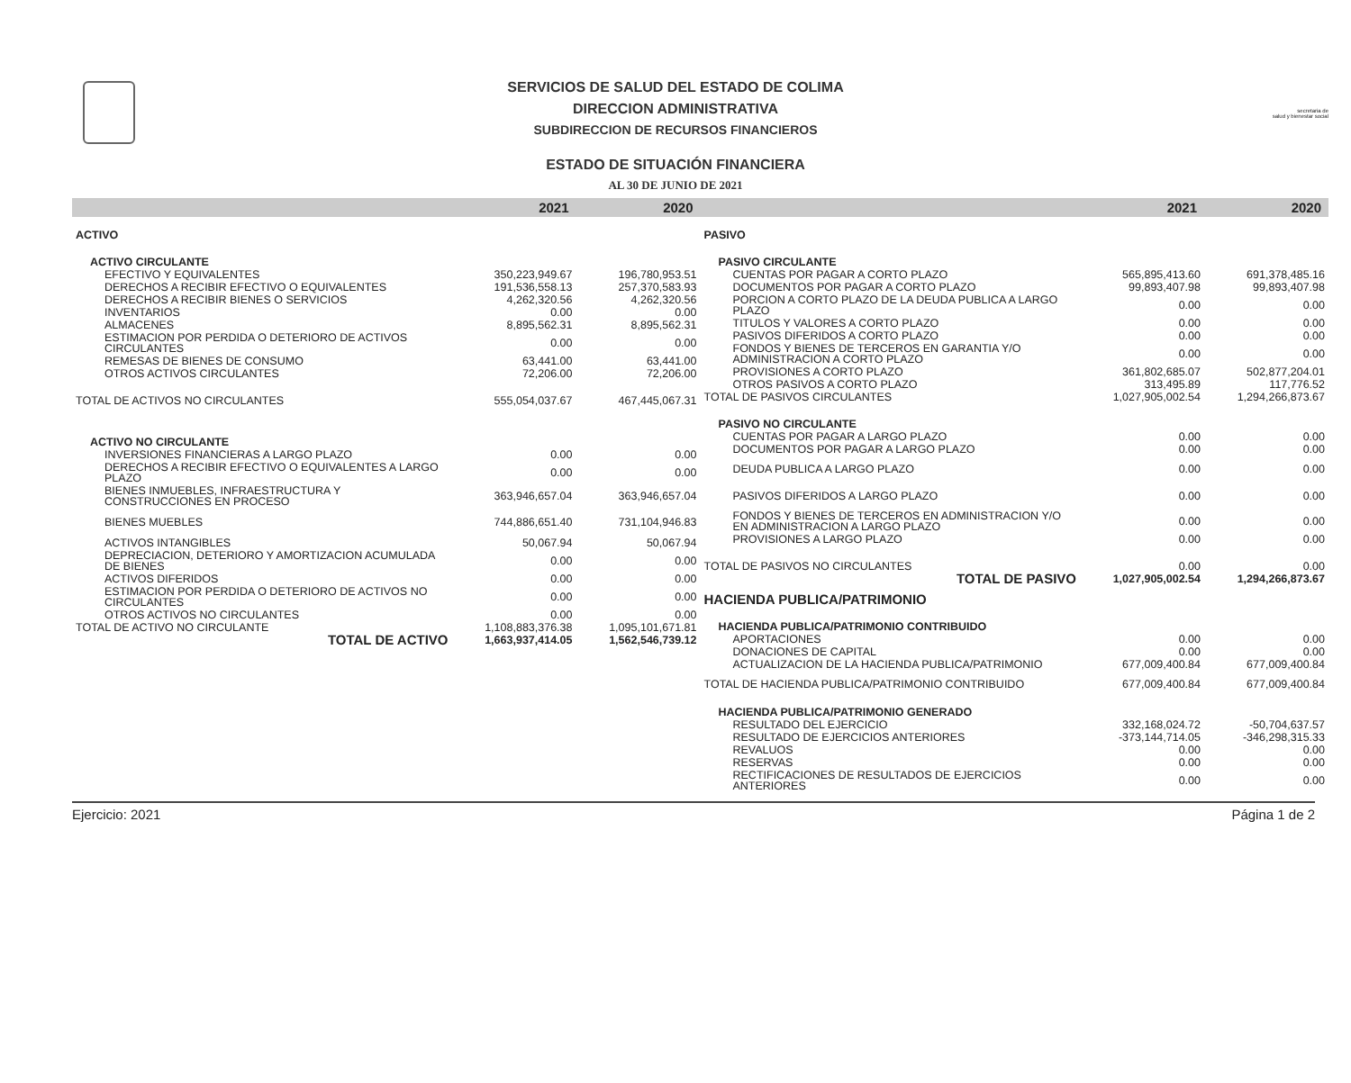SERVICIOS DE SALUD DEL ESTADO DE COLIMA
DIRECCION ADMINISTRATIVA
SUBDIRECCION DE RECURSOS FINANCIEROS
ESTADO DE SITUACIÓN FINANCIERA
AL 30 DE JUNIO DE 2021
secretaria de
salud y bienestar social
| | 2021 | 2020 |
| --- | --- | --- |
| ACTIVO | | |
| ACTIVO CIRCULANTE | | |
| EFECTIVO Y EQUIVALENTES | 350,223,949.67 | 196,780,953.51 |
| DERECHOS A RECIBIR EFECTIVO O EQUIVALENTES | 191,536,558.13 | 257,370,583.93 |
| DERECHOS A RECIBIR BIENES O SERVICIOS | 4,262,320.56 | 4,262,320.56 |
| INVENTARIOS | 0.00 | 0.00 |
| ALMACENES | 8,895,562.31 | 8,895,562.31 |
| ESTIMACION POR PERDIDA O DETERIORO DE ACTIVOS CIRCULANTES | 0.00 | 0.00 |
| REMESAS DE BIENES DE CONSUMO | 63,441.00 | 63,441.00 |
| OTROS ACTIVOS CIRCULANTES | 72,206.00 | 72,206.00 |
| TOTAL DE ACTIVOS NO CIRCULANTES | 555,054,037.67 | 467,445,067.31 |
| ACTIVO NO CIRCULANTE | | |
| INVERSIONES FINANCIERAS A LARGO PLAZO | 0.00 | 0.00 |
| DERECHOS A RECIBIR EFECTIVO O EQUIVALENTES A LARGO PLAZO | 0.00 | 0.00 |
| BIENES INMUEBLES, INFRAESTRUCTURA Y CONSTRUCCIONES EN PROCESO | 363,946,657.04 | 363,946,657.04 |
| BIENES MUEBLES | 744,886,651.40 | 731,104,946.83 |
| ACTIVOS INTANGIBLES | 50,067.94 | 50,067.94 |
| DEPRECIACION, DETERIORO Y AMORTIZACION ACUMULADA DE BIENES | 0.00 | 0.00 |
| ACTIVOS DIFERIDOS | 0.00 | 0.00 |
| ESTIMACION POR PERDIDA O DETERIORO DE ACTIVOS NO CIRCULANTES | 0.00 | 0.00 |
| OTROS ACTIVOS NO CIRCULANTES | 0.00 | 0.00 |
| TOTAL DE ACTIVO NO CIRCULANTE | 1,108,883,376.38 | 1,095,101,671.81 |
| TOTAL DE ACTIVO | 1,663,937,414.05 | 1,562,546,739.12 |
| | 2021 | 2020 |
| --- | --- | --- |
| PASIVO | | |
| PASIVO CIRCULANTE | | |
| CUENTAS POR PAGAR A CORTO PLAZO | 565,895,413.60 | 691,378,485.16 |
| DOCUMENTOS POR PAGAR A CORTO PLAZO | 99,893,407.98 | 99,893,407.98 |
| PORCION A CORTO PLAZO DE LA DEUDA PUBLICA A LARGO PLAZO | 0.00 | 0.00 |
| TITULOS Y VALORES A CORTO PLAZO | 0.00 | 0.00 |
| PASIVOS DIFERIDOS A CORTO PLAZO | 0.00 | 0.00 |
| FONDOS Y BIENES DE TERCEROS EN GARANTIA Y/O ADMINISTRACION A CORTO PLAZO | 0.00 | 0.00 |
| PROVISIONES A CORTO PLAZO | 361,802,685.07 | 502,877,204.01 |
| OTROS PASIVOS A CORTO PLAZO | 313,495.89 | 117,776.52 |
| TOTAL DE PASIVOS CIRCULANTES | 1,027,905,002.54 | 1,294,266,873.67 |
| PASIVO NO CIRCULANTE | | |
| CUENTAS POR PAGAR A LARGO PLAZO | 0.00 | 0.00 |
| DOCUMENTOS POR PAGAR A LARGO PLAZO | 0.00 | 0.00 |
| DEUDA PUBLICA A LARGO PLAZO | 0.00 | 0.00 |
| PASIVOS DIFERIDOS A LARGO PLAZO | 0.00 | 0.00 |
| FONDOS Y BIENES DE TERCEROS EN ADMINISTRACION Y/O EN ADMINISTRACION A LARGO PLAZO | 0.00 | 0.00 |
| PROVISIONES A LARGO PLAZO | 0.00 | 0.00 |
| TOTAL DE PASIVOS NO CIRCULANTES | 0.00 | 0.00 |
| TOTAL DE PASIVO | 1,027,905,002.54 | 1,294,266,873.67 |
| HACIENDA PUBLICA/PATRIMONIO | | |
| HACIENDA PUBLICA/PATRIMONIO CONTRIBUIDO | | |
| APORTACIONES | 0.00 | 0.00 |
| DONACIONES DE CAPITAL | 0.00 | 0.00 |
| ACTUALIZACION DE LA HACIENDA PUBLICA/PATRIMONIO | 677,009,400.84 | 677,009,400.84 |
| TOTAL DE HACIENDA PUBLICA/PATRIMONIO CONTRIBUIDO | 677,009,400.84 | 677,009,400.84 |
| HACIENDA PUBLICA/PATRIMONIO GENERADO | | |
| RESULTADO DEL EJERCICIO | 332,168,024.72 | -50,704,637.57 |
| RESULTADO DE EJERCICIOS ANTERIORES | -373,144,714.05 | -346,298,315.33 |
| REVALUOS | 0.00 | 0.00 |
| RESERVAS | 0.00 | 0.00 |
| RECTIFICACIONES DE RESULTADOS DE EJERCICIOS ANTERIORES | 0.00 | 0.00 |
Ejercicio: 2021 Página 1 de 2